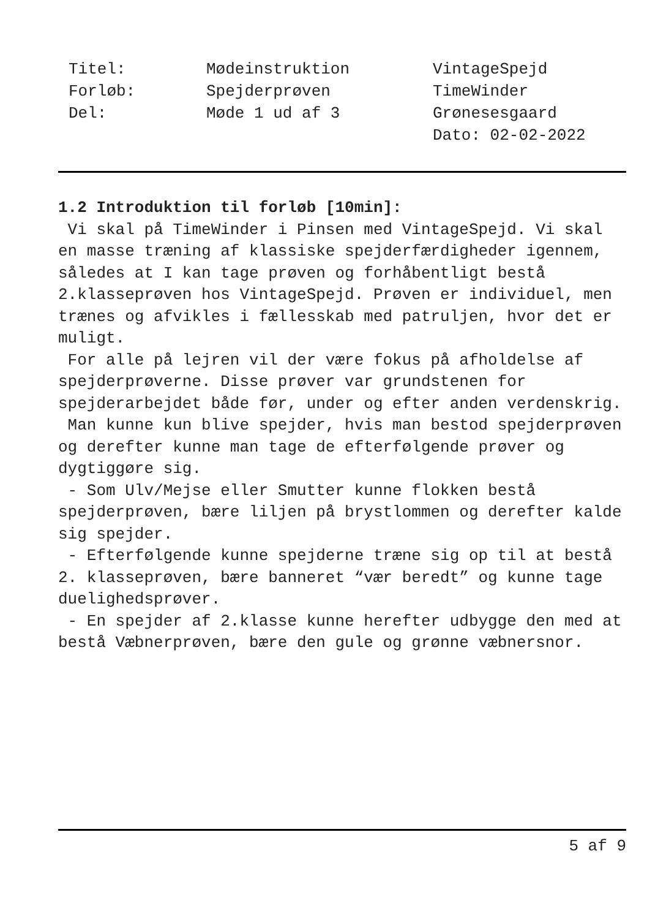Titel:
Forløb:
Del:
Mødeinstruktion
Spejderprøven
Møde 1 ud af 3
VintageSpejd
TimeWinder
Grønesesgaard
Dato: 02-02-2022
1.2 Introduktion til forløb [10min]:
Vi skal på TimeWinder i Pinsen med VintageSpejd. Vi skal en masse træning af klassiske spejderfærdigheder igennem, således at I kan tage prøven og forhåbentligt bestå 2.klasseprøven hos VintageSpejd. Prøven er individuel, men trænes og afvikles i fællesskab med patruljen, hvor det er muligt.
For alle på lejren vil der være fokus på afholdelse af spejderprøverne. Disse prøver var grundstenen for spejderarbejdet både før, under og efter anden verdenskrig.
Man kunne kun blive spejder, hvis man bestod spejderprøven og derefter kunne man tage de efterfølgende prøver og dygtiggøre sig.
- Som Ulv/Mejse eller Smutter kunne flokken bestå spejderprøven, bære liljen på brystlommen og derefter kalde sig spejder.
- Efterfølgende kunne spejderne træne sig op til at bestå 2. klasseprøven, bære banneret “vær beredt” og kunne tage duelighedsprøver.
- En spejder af 2.klasse kunne herefter udbygge den med at bestå Væbnerprøven, bære den gule og grønne væbnersnor.
5 af 9